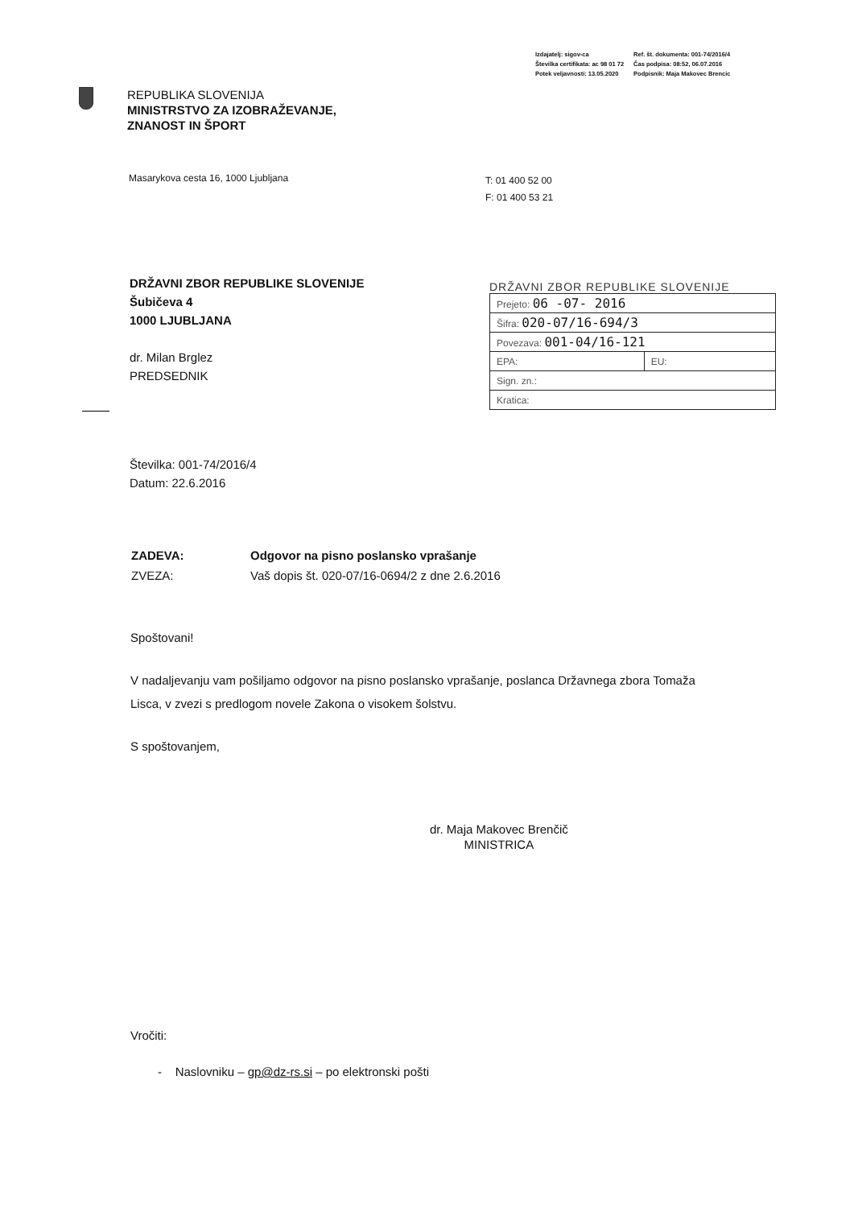| Izdajatelj: sigov-ca | Ref. št. dokumenta: 001-74/2016/4 |
| Številka certifikata: ac 98 01 72 | Čas podpisa: 08:52, 06.07.2016 |
| Potek veljavnosti: 13.05.2020 | Podpisnik: Maja Makovec Brencic |
REPUBLIKA SLOVENIJA
MINISTRSTVO ZA IZOBRAŽEVANJE,
ZNANOST IN ŠPORT
Masarykova cesta 16, 1000 Ljubljana
T: 01 400 52 00
F: 01 400 53 21
DRŽAVNI ZBOR REPUBLIKE SLOVENIJE
Šubičeva 4
1000 LJUBLJANA
dr. Milan Brglez
PREDSEDNIK
DRŽAVNI ZBOR REPUBLIKE SLOVENIJE
| Prejeto: 06 -07- 2016 | |
| Šifra: 020-07/16-694/3 | |
| Povezava: 001-04/16-121 | |
| EPA: | EU: |
| Sign. zn.: | |
| Kratica: | |
Številka: 001-74/2016/4
Datum: 22.6.2016
| ZADEVA: | Odgovor na pisno poslansko vprašanje |
| ZVEZA: | Vaš dopis št. 020-07/16-0694/2 z dne 2.6.2016 |
Spoštovani!
V nadaljevanju vam pošiljamo odgovor na pisno poslansko vprašanje, poslanca Državnega zbora Tomaža Lisca, v zvezi s predlogom novele Zakona o visokem šolstvu.
S spoštovanjem,
dr. Maja Makovec Brenčič
MINISTRICA
Vročiti:
- Naslovniku – gp@dz-rs.si – po elektronski pošti